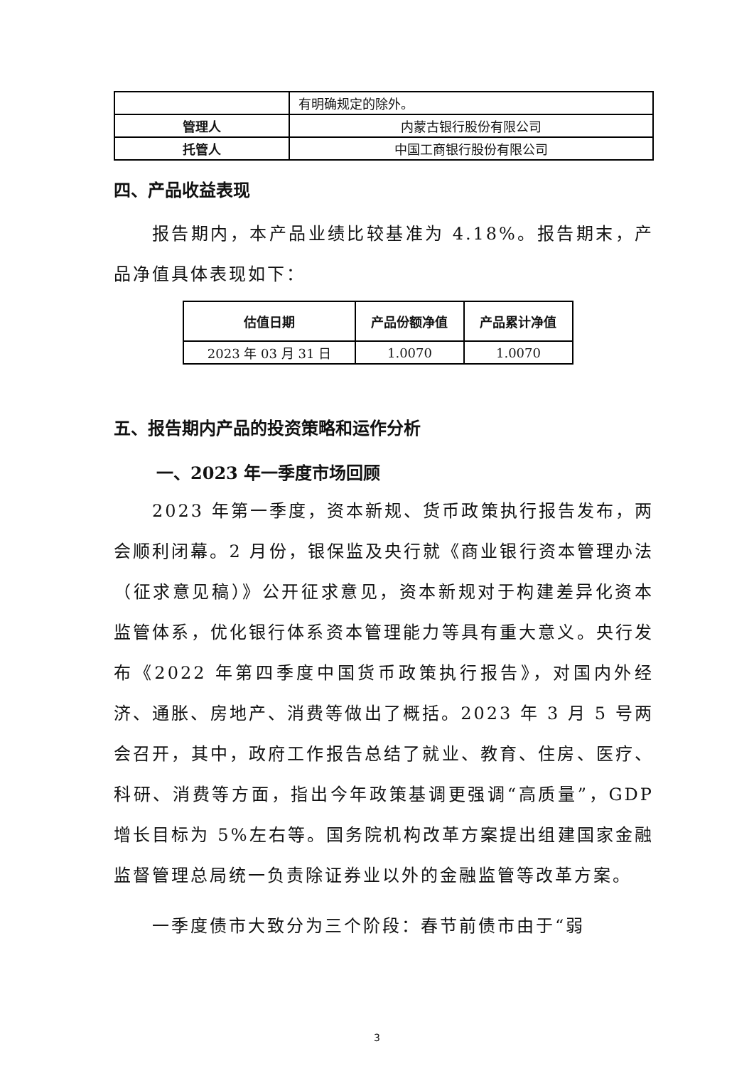| | 有明确规定的除外。 |
| 管理人 | 内蒙古银行股份有限公司 |
| 托管人 | 中国工商银行股份有限公司 |
四、产品收益表现
报告期内，本产品业绩比较基准为 4.18%。报告期末，产品净值具体表现如下：
| 估值日期 | 产品份额净值 | 产品累计净值 |
| --- | --- | --- |
| 2023 年 03 月 31 日 | 1.0070 | 1.0070 |
五、报告期内产品的投资策略和运作分析
一、2023 年一季度市场回顾
2023 年第一季度，资本新规、货币政策执行报告发布，两会顺利闭幕。2 月份，银保监及央行就《商业银行资本管理办法（征求意见稿）》公开征求意见，资本新规对于构建差异化资本监管体系，优化银行体系资本管理能力等具有重大意义。央行发布《2022 年第四季度中国货币政策执行报告》，对国内外经济、通胀、房地产、消费等做出了概括。2023 年 3 月 5 号两会召开，其中，政府工作报告总结了就业、教育、住房、医疗、科研、消费等方面，指出今年政策基调更强调“高质量”，GDP 增长目标为 5%左右等。国务院机构改革方案提出组建国家金融监督管理总局统一负责除证券业以外的金融监管等改革方案。
一季度债市大致分为三个阶段：春节前债市由于“弱
3